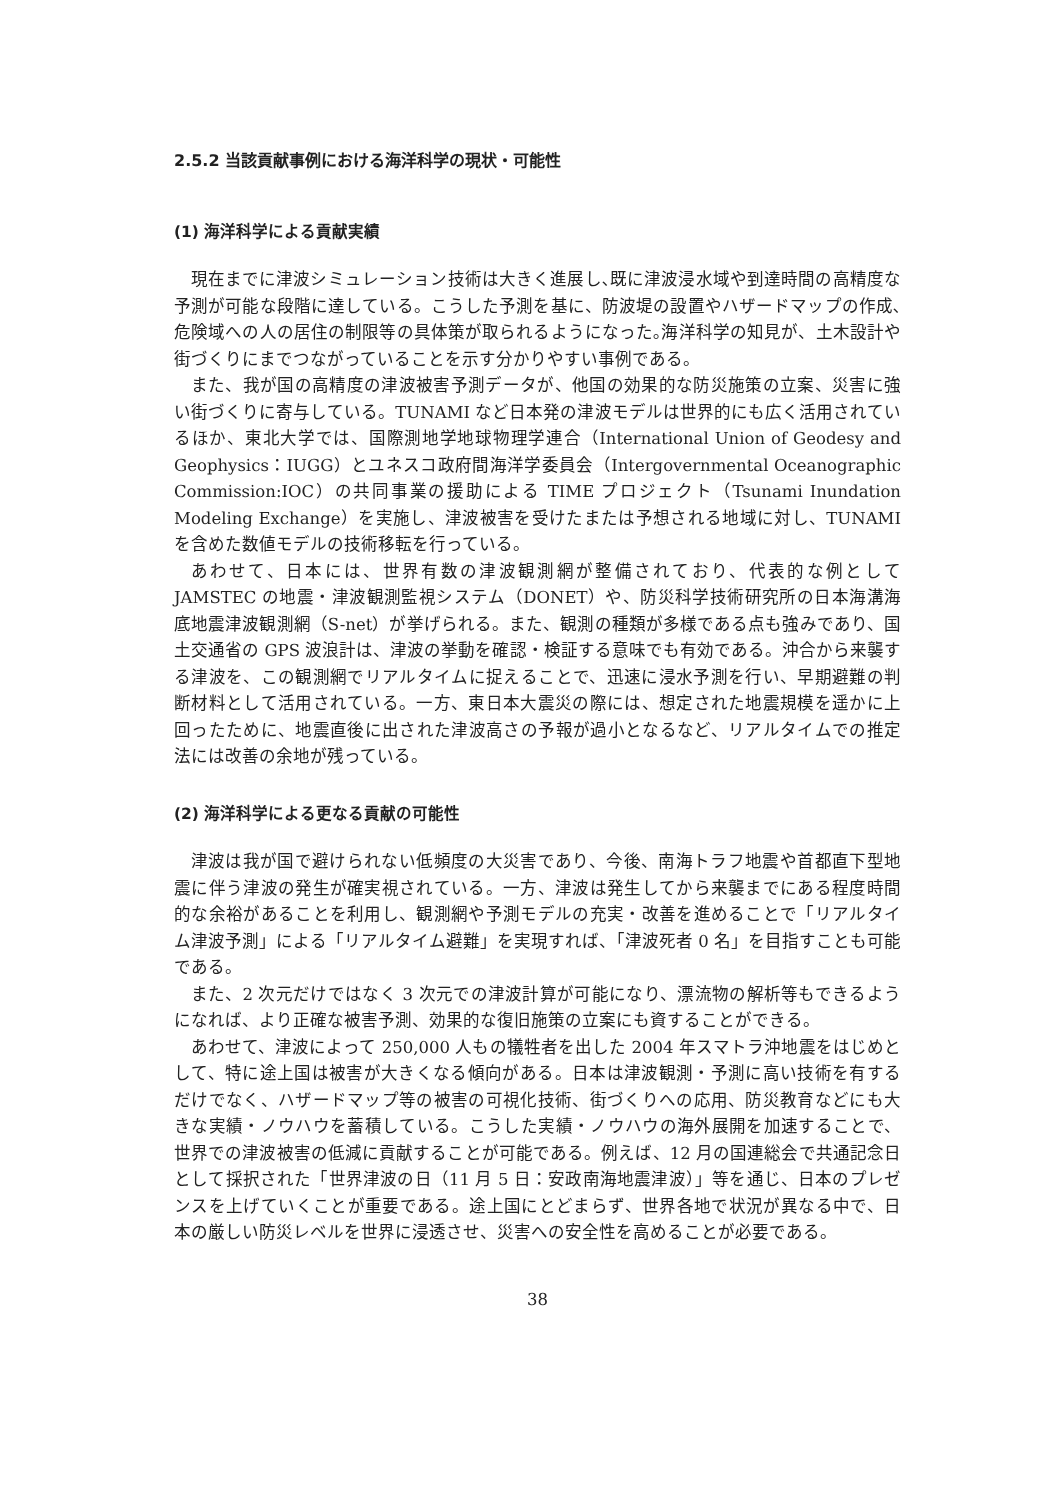2.5.2 当該貢献事例における海洋科学の現状・可能性
(1) 海洋科学による貢献実績
現在までに津波シミュレーション技術は大きく進展し､既に津波浸水域や到達時間の高精度な予測が可能な段階に達している。こうした予測を基に、防波堤の設置やハザードマップの作成､危険域への人の居住の制限等の具体策が取られるようになった｡海洋科学の知見が、土木設計や街づくりにまでつながっていることを示す分かりやすい事例である。
また、我が国の高精度の津波被害予測データが、他国の効果的な防災施策の立案、災害に強い街づくりに寄与している。TUNAMI など日本発の津波モデルは世界的にも広く活用されているほか、東北大学では、国際測地学地球物理学連合（International Union of Geodesy and Geophysics：IUGG）とユネスコ政府間海洋学委員会（Intergovernmental Oceanographic Commission:IOC）の共同事業の援助による TIME プロジェクト（Tsunami Inundation Modeling Exchange）を実施し、津波被害を受けたまたは予想される地域に対し、TUNAMI を含めた数値モデルの技術移転を行っている。
あわせて、日本には、世界有数の津波観測網が整備されており、代表的な例として JAMSTEC の地震・津波観測監視システム（DONET）や、防災科学技術研究所の日本海溝海底地震津波観測網（S-net）が挙げられる。また、観測の種類が多様である点も強みであり、国土交通省の GPS 波浪計は、津波の挙動を確認・検証する意味でも有効である。沖合から来襲する津波を、この観測網でリアルタイムに捉えることで、迅速に浸水予測を行い、早期避難の判断材料として活用されている。一方、東日本大震災の際には、想定された地震規模を遥かに上回ったために、地震直後に出された津波高さの予報が過小となるなど、リアルタイムでの推定法には改善の余地が残っている。
(2) 海洋科学による更なる貢献の可能性
津波は我が国で避けられない低頻度の大災害であり、今後、南海トラフ地震や首都直下型地震に伴う津波の発生が確実視されている。一方、津波は発生してから来襲までにある程度時間的な余裕があることを利用し、観測網や予測モデルの充実・改善を進めることで「リアルタイム津波予測」による「リアルタイム避難」を実現すれば、「津波死者 0 名」を目指すことも可能である。
また、2 次元だけではなく 3 次元での津波計算が可能になり、漂流物の解析等もできるようになれば、より正確な被害予測、効果的な復旧施策の立案にも資することができる。
あわせて、津波によって 250,000 人もの犠牲者を出した 2004 年スマトラ沖地震をはじめとして、特に途上国は被害が大きくなる傾向がある。日本は津波観測・予測に高い技術を有するだけでなく、ハザードマップ等の被害の可視化技術、街づくりへの応用、防災教育などにも大きな実績・ノウハウを蓄積している。こうした実績・ノウハウの海外展開を加速することで、世界での津波被害の低減に貢献することが可能である。例えば、12 月の国連総会で共通記念日として採択された「世界津波の日（11 月 5 日：安政南海地震津波）」等を通じ、日本のプレゼンスを上げていくことが重要である。途上国にとどまらず、世界各地で状況が異なる中で、日本の厳しい防災レベルを世界に浸透させ、災害への安全性を高めることが必要である。
38